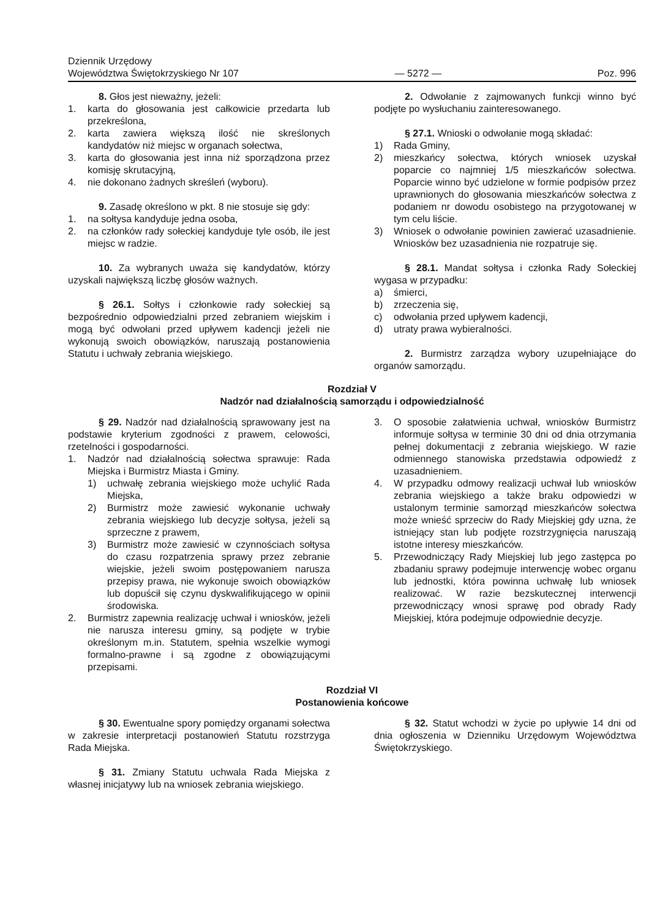Dziennik Urzędowy
Województwa Świętokrzyskiego Nr 107
— 5272 —
Poz. 996
8. Głos jest nieważny, jeżeli:
1. karta do głosowania jest całkowicie przedarta lub przekreślona,
2. karta zawiera większą ilość nie skreślonych kandydatów niż miejsc w organach sołectwa,
3. karta do głosowania jest inna niż sporządzona przez komisję skrutacyjną,
4. nie dokonano żadnych skreśleń (wyboru).
9. Zasadę określono w pkt. 8 nie stosuje się gdy:
1. na sołtysa kandyduje jedna osoba,
2. na członków rady sołeckiej kandyduje tyle osób, ile jest miejsc w radzie.
10. Za wybranych uważa się kandydatów, którzy uzyskali największą liczbę głosów ważnych.
§ 26.1. Sołtys i członkowie rady sołeckiej są bezpośrednio odpowiedzialni przed zebraniem wiejskim i mogą być odwołani przed upływem kadencji jeżeli nie wykonują swoich obowiązków, naruszają postanowienia Statutu i uchwały zebrania wiejskiego.
2. Odwołanie z zajmowanych funkcji winno być podjęte po wysłuchaniu zainteresowanego.
§ 27.1. Wnioski o odwołanie mogą składać:
1) Rada Gminy,
2) mieszkańcy sołectwa, których wniosek uzyskał poparcie co najmniej 1/5 mieszkańców sołectwa. Poparcie winno być udzielone w formie podpisów przez uprawnionych do głosowania mieszkańców sołectwa z podaniem nr dowodu osobistego na przygotowanej w tym celu liście.
3) Wniosek o odwołanie powinien zawierać uzasadnienie. Wniosków bez uzasadnienia nie rozpatruje się.
§ 28.1. Mandat sołtysa i członka Rady Sołeckiej wygasa w przypadku:
a) śmierci,
b) zrzeczenia się,
c) odwołania przed upływem kadencji,
d) utraty prawa wybieralności.
2. Burmistrz zarządza wybory uzupełniające do organów samorządu.
Rozdział V
Nadzór nad działalnością samorządu i odpowiedzialność
§ 29. Nadzór nad działalnością sprawowany jest na podstawie kryterium zgodności z prawem, celowości, rzetelności i gospodarności.
1. Nadzór nad działalnością sołectwa sprawuje: Rada Miejska i Burmistrz Miasta i Gminy.
1) uchwałę zebrania wiejskiego może uchylić Rada Miejska,
2) Burmistrz może zawiesić wykonanie uchwały zebrania wiejskiego lub decyzje sołtysa, jeżeli są sprzeczne z prawem,
3) Burmistrz może zawiesić w czynnościach sołtysa do czasu rozpatrzenia sprawy przez zebranie wiejskie, jeżeli swoim postępowaniem narusza przepisy prawa, nie wykonuje swoich obowiązków lub dopuścił się czynu dyskwalifikującego w opinii środowiska.
2. Burmistrz zapewnia realizację uchwał i wniosków, jeżeli nie narusza interesu gminy, są podjęte w trybie określonym m.in. Statutem, spełnia wszelkie wymogi formalno-prawne i są zgodne z obowiązującymi przepisami.
3. O sposobie załatwienia uchwał, wniosków Burmistrz informuje sołtysa w terminie 30 dni od dnia otrzymania pełnej dokumentacji z zebrania wiejskiego. W razie odmiennego stanowiska przedstawia odpowiedź z uzasadnieniem.
4. W przypadku odmowy realizacji uchwał lub wniosków zebrania wiejskiego a także braku odpowiedzi w ustalonym terminie samorząd mieszkańców sołectwa może wnieść sprzeciw do Rady Miejskiej gdy uzna, że istniejący stan lub podjęte rozstrzygnięcia naruszają istotne interesy mieszkańców.
5. Przewodniczący Rady Miejskiej lub jego zastępca po zbadaniu sprawy podejmuje interwencję wobec organu lub jednostki, która powinna uchwałę lub wniosek realizować. W razie bezskutecznej interwencji przewodniczący wnosi sprawę pod obrady Rady Miejskiej, która podejmuje odpowiednie decyzje.
Rozdział VI
Postanowienia końcowe
§ 30. Ewentualne spory pomiędzy organami sołectwa w zakresie interpretacji postanowień Statutu rozstrzyga Rada Miejska.
§ 31. Zmiany Statutu uchwala Rada Miejska z własnej inicjatywy lub na wniosek zebrania wiejskiego.
§ 32. Statut wchodzi w życie po upływie 14 dni od dnia ogłoszenia w Dzienniku Urzędowym Województwa Świętokrzyskiego.